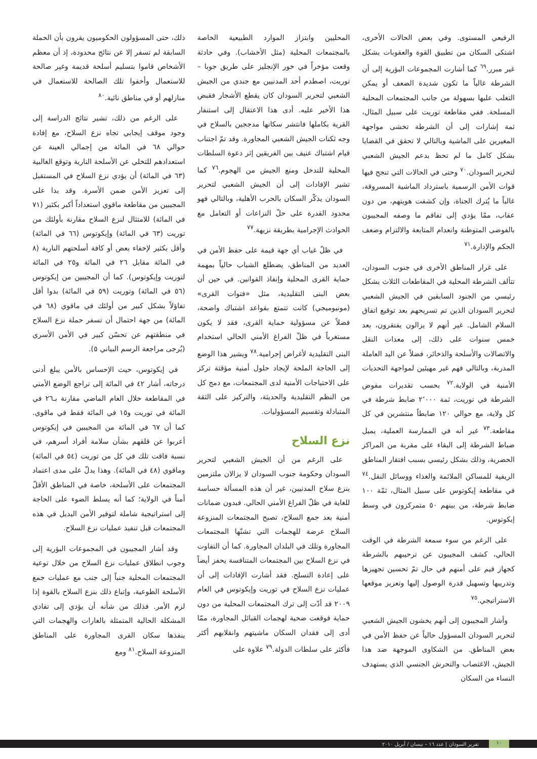الرفيعي المستوى. وفي بعض الحالات الأخرى، اشتكى السكان من تطبيق القوة والعقوبات بشكل غير مبرر.<sup>٦٩</sup> كما أشارت المجموعات البؤرية إلى أن الشرطة غالباً ما تكون شديدة الضعف أو يمكن التغلب عليها بسهولة من جانب المجتمعات المحلية المسلحة. ففي مقاطعة توريت على سبيل المثال، ثمة إشارات إلى أن الشرطة تخشى مواجهة المغيرين على الماشية وبالتالي لا تحقق في القضايا بشكل كامل ما لم تحظ بدعم الجيش الشعبي لتحرير السودان.<sup>٧٠</sup> وحتى في الحالات التي تنجح فيها قوات الأمن الرسمية باسترداد الماشية المسروقة، غالباً ما يُترك الجناة، وإن كشفت هويتهم، من دون عقاب، ممّا يؤدي إلى تفاقم ما وصفه المجيبون بالفوضى المتوطنة وانعدام المتابعة والالتزام وضعف الحكم والإدارة.<sup>٧١</sup>
على غرار المناطق الأخرى في جنوب السودان، تتألف الشرطة المحلية في المقاطعات الثلاث بشكل رئيسي من الجنود السابقين في الجيش الشعبي لتحرير السودان الذين تم تسريحهم بعد توقيع اتفاق السلام الشامل. غير أنهم لا يزالون يفتقرون، بعد خمس سنوات على ذلك، إلى معدات النقل والاتصالات والأسلحة والذخائر، فضلاً عن اليد العاملة المدربة، وبالتالي فهم غير مهيئين لمواجهة التحديات الأمنية في الولاية.<sup>٧٢</sup> بحسب تقديرات مفوض الشرطة في توريت، ثمة ٢٬٠٠٠ ضابط شرطة في كل ولاية، مع حوالي ١٢٠ ضابطاً منتشرين في كل مقاطعة.<sup>٧٣</sup> غير أنه في الممارسة العملية، يميل ضباط الشرطة إلى البقاء على مقربة من المراكز الحضرية، وذلك بشكل رئيسي بسبب افتقار المناطق الريفية للمساكن الملائمة والغذاء ووسائل النقل.<sup>٧٤</sup> في مقاطعة إيكوتوس على سبيل المثال، ثمّة ١٠٠ ضابط شرطة، من بينهم ٥٠ متمركزون في وسط إيكوتوس.
على الرغم من سوء سمعة الشرطة في الوقت الحالي، كشف المجيبون عن ترحيبهم بالشرطة كجهاز قيم على أمنهم في حال تمّ تحسين تجهيزها وتدريبها وتسهيل قدرة الوصول إليها وتعزيز موقعها الاستراتيجي.<sup>٧٥</sup>
وأشار المجيبون إلى أنهم يخشون الجيش الشعبي لتحرير السودان المسؤول حالياً عن حفظ الأمن في بعض المناطق. من الشكاوى الموجهة ضد هذا الجيش، الاغتصاب والتحرش الجنسي الذي يستهدف النساء من السكان
المحليين وابتزاز الموارد الطبيعية الخاصة بالمجتمعات المحلية (مثل الأخشاب). وفي حادثة وقعت مؤخراً في خور الإنجليز على طريق جوبا – توريت، اصطدم أحد المدنيين مع جندي من الجيش الشعبي لتحرير السودان كان يقطع الأشجار فقبض هذا الأخير عليه. أدى هذا الاعتقال إلى استنفار القرية بكاملها فانتشر سكانها مدججين بالسلاح في وجه ثكنات الجيش الشعبي المجاورة. وقد تمّ اجتناب قيام اشتباك عنيف بين الفريقين إثر دعوة السلطات المحلية للتدخل ومنع الجيش من الهجوم.<sup>٧٦</sup> كما تشير الإفادات إلى أن الجيش الشعبي لتحرير السودان يذكّر السكان بالحرب الأهلية، وبالتالي فهو محدود القدرة على حلّ النزاعات أو التعامل مع الحوادث الإجرامية بطريقة نزيهة.<sup>٧٧</sup>
في ظلّ غياب أي جهة قيمة على حفظ الأمن في العديد من المناطق، يضطلع الشباب حالياً بمهمة حماية القرى المحلية وإنفاذ القوانين. في حين أن بعض البنى التقليدية، مثل «فتوات القرى» (مونيوميجي) كانت تتمتع بقواعد اشتباك واضحة، فضلاً عن مسؤولية حماية القرى، فقد لا يكون مستغرباً في ظلّ الفراغ الأمني الحالي استخدام البنى التقليدية لأغراض إجرامية.<sup>٧٨</sup> ويشير هذا الوضع إلى الحاجة الملحة لإيجاد حلول أمنية مؤقتة تركز على الاحتياجات الأمنية لدى المجتمعات، مع دمج كل من النظم التقليدية والحديثة، والتركيز على الثقة المتبادلة وتقسيم المسؤوليات.
نزع السلاح
على الرغم من أن الجيش الشعبي لتحرير السودان وحكومة جنوب السودان لا يزالان ملتزمين بنزع سلاح المدنيين، غير أن هذه المسألة حساسة للغاية في ظلّ الفراغ الأمني الحالي. فبدون ضمانات أمنية بعد جمع السلاح، تصبح المجتمعات المنزوعة السلاح عرضة للهجمات التي تشنّها المجتمعات المجاورة وتلك في البلدان المجاورة. كما أن التفاوت في نزع السلاح بين المجتمعات المتنافسة يحفز أيضاً على إعادة التسلح. فقد أشارت الإفادات إلى أن عمليات نزع السلاح في توريت وإيكوتوس في العام ٢٠٠٩ قد أدّت إلى ترك المجتمعات المحلية من دون حماية فوقعت ضحية لهجمات القبائل المجاورة، ممّا أدى إلى فقدان السكان ماشيتهم وانقلابهم أكثر فأكثر على سلطات الدولة.<sup>٧٩</sup> علاوة على
ذلك، حتى المسؤولون الحكوميون يقرون بأن الحملة السابقة لم تسفر إلا عن نتائج محدودة، إذ أن معظم الأشخاص قاموا بتسليم أسلحة قديمة وغير صالحة للاستعمال وأخفوا تلك الصالحة للاستعمال في منازلهم أو في مناطق نائية.<sup>٨٠</sup>
على الرغم من ذلك، تشير نتائج الدراسة إلى وجود موقف إيجابي تجاه نزع السلاح، مع إفادة حوالي ٦٨ في المائة من إجمالي العينة عن استعدادهم للتخلي عن الأسلحة النارية وتوقع الغالبية (٦٣ في المائة) أن يؤدي نزع السلاح في المستقبل إلى تعزيز الأمن ضمن الأسرة. وقد بدا على المجيبين من مقاطعة ماقوي استعداداً أكبر بكثير (٧١ في المائة) للامتثال لنزع السلاح مقارنة بأولئك من توريت (٦٣ في المائة) وإيكوتوس (٦٦ في المائة) وأقل بكثير لإخفاء بعض أو كافة أسلحتهم النارية (٨ في المائة مقابل ٢٦ في المائة و٢٥ في المائة لتوريت وإيكوتوس). كما أن المجيبين من إيكوتوس (٥٦ في المائة) وتوريت (٥٩ في المائة) بدوا أقل تفاؤلاً بشكل كبير من أولئك في ماقوي (٦٨ في المائة) من جهة احتمال أن تسفر حملة نزع السلاح في منطقتهم عن تحسّن كبير في الأمن الأسري (يُرجى مراجعة الرسم البياني ٥).
في إيكوتوس، حيث الإحساس بالأمن يبلغ أدنى درجاته، أشار ٤٢ في المائة إلى تراجع الوضع الأمني في المقاطعة خلال العام الماضي مقارنة بـ٢٦ في المائة في توريت و١٥ في المائة فقط في ماقوي. كما أن ٦٧ في المائة من المجيبين في إيكوتوس أعربوا عن قلقهم بشأن سلامة أفراد أسرهم، في نسبة فاقت تلك في كل من توريت (٥٤ في المائة) وماقوي (٤٨ في المائة). وهذا يدلّ على مدى اعتماد المجتمعات على الأسلحة، خاصة في المناطق الأقلّ أمناً في الولاية؛ كما أنه يسلط الضوء على الحاجة إلى استراتيجية شاملة لتوفير الأمن البديل في هذه المجتمعات قبل تنفيذ عمليات نزع السلاح.
وقد أشار المجيبون في المجموعات البؤرية إلى وجوب انطلاق عمليات نزع السلاح من خلال توعية المجتمعات المحلية جنباً إلى جنب مع عمليات جمع الأسلحة الطوعية، وإتباع ذلك بنزع السلاح بالقوة إذا لزم الأمر. فذلك من شأنه أن يؤدي إلى تفادي المشكلة الحالية المتمثلة بالغارات والهجمات التي ينفذها سكان القرى المجاورة على المناطق المنزوعة السلاح.<sup>٨١</sup> ومع
١٠ تقرير السودان | عدد ١٦ – نيسان / أبريل ٢٠١٠